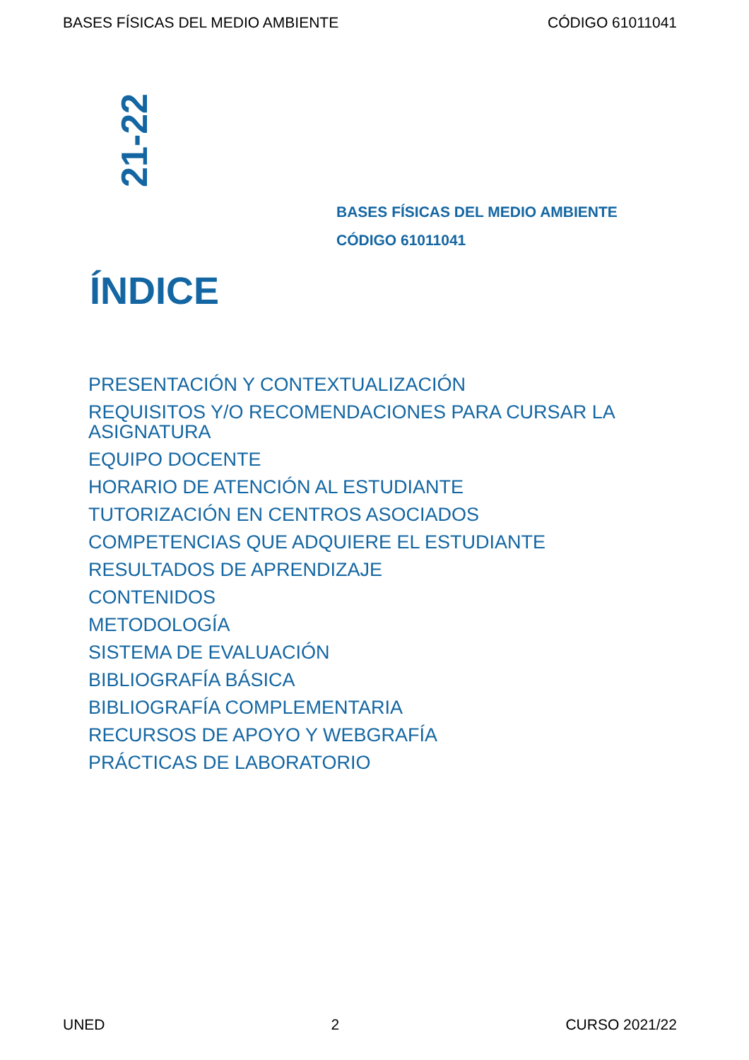BASES FÍSICAS DEL MEDIO AMBIENTE CÓDIGO 61011041
21-22
BASES FÍSICAS DEL MEDIO AMBIENTE
CÓDIGO 61011041
ÍNDICE
PRESENTACIÓN Y CONTEXTUALIZACIÓN
REQUISITOS Y/O RECOMENDACIONES PARA CURSAR LA ASIGNATURA
EQUIPO DOCENTE
HORARIO DE ATENCIÓN AL ESTUDIANTE
TUTORIZACIÓN EN CENTROS ASOCIADOS
COMPETENCIAS QUE ADQUIERE EL ESTUDIANTE
RESULTADOS DE APRENDIZAJE
CONTENIDOS
METODOLOGÍA
SISTEMA DE EVALUACIÓN
BIBLIOGRAFÍA BÁSICA
BIBLIOGRAFÍA COMPLEMENTARIA
RECURSOS DE APOYO Y WEBGRAFÍA
PRÁCTICAS DE LABORATORIO
UNED 2 CURSO 2021/22